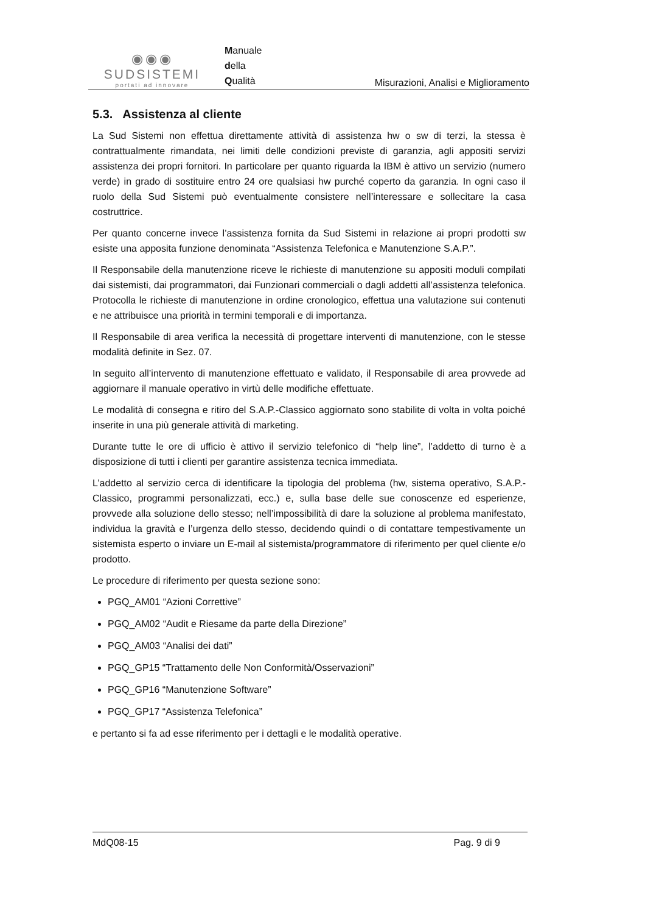◉◉◉
SUDSISTEMI
portati ad innovare
Manuale
della
Qualità
Misurazioni, Analisi e Miglioramento
5.3. Assistenza al cliente
La Sud Sistemi non effettua direttamente attività di assistenza hw o sw di terzi, la stessa è contrattualmente rimandata, nei limiti delle condizioni previste di garanzia, agli appositi servizi assistenza dei propri fornitori. In particolare per quanto riguarda la IBM è attivo un servizio (numero verde) in grado di sostituire entro 24 ore qualsiasi hw purché coperto da garanzia. In ogni caso il ruolo della Sud Sistemi può eventualmente consistere nell’interessare e sollecitare la casa costruttrice.
Per quanto concerne invece l’assistenza fornita da Sud Sistemi in relazione ai propri prodotti sw esiste una apposita funzione denominata “Assistenza Telefonica e Manutenzione S.A.P.”.
Il Responsabile della manutenzione riceve le richieste di manutenzione su appositi moduli compilati dai sistemisti, dai programmatori, dai Funzionari commerciali o dagli addetti all’assistenza telefonica. Protocolla le richieste di manutenzione in ordine cronologico, effettua una valutazione sui contenuti e ne attribuisce una priorità in termini temporali e di importanza.
Il Responsabile di area verifica la necessità di progettare interventi di manutenzione, con le stesse modalità definite in Sez. 07.
In seguito all’intervento di manutenzione effettuato e validato, il Responsabile di area provvede ad aggiornare il manuale operativo in virtù delle modifiche effettuate.
Le modalità di consegna e ritiro del S.A.P.-Classico aggiornato sono stabilite di volta in volta poiché inserite in una più generale attività di marketing.
Durante tutte le ore di ufficio è attivo il servizio telefonico di “help line”, l’addetto di turno è a disposizione di tutti i clienti per garantire assistenza tecnica immediata.
L’addetto al servizio cerca di identificare la tipologia del problema (hw, sistema operativo, S.A.P.-Classico, programmi personalizzati, ecc.) e, sulla base delle sue conoscenze ed esperienze, provvede alla soluzione dello stesso; nell’impossibilità di dare la soluzione al problema manifestato, individua la gravità e l’urgenza dello stesso, decidendo quindi o di contattare tempestivamente un sistemista esperto o inviare un E-mail al sistemista/programmatore di riferimento per quel cliente e/o prodotto.
Le procedure di riferimento per questa sezione sono:
PGQ_AM01 “Azioni Correttive”
PGQ_AM02 “Audit e Riesame da parte della Direzione”
PGQ_AM03 “Analisi dei dati”
PGQ_GP15 “Trattamento delle Non Conformità/Osservazioni”
PGQ_GP16 “Manutenzione Software”
PGQ_GP17 “Assistenza Telefonica”
e pertanto si fa ad esse riferimento per i dettagli e le modalità operative.
MdQ08-15 Pag. 9 di 9